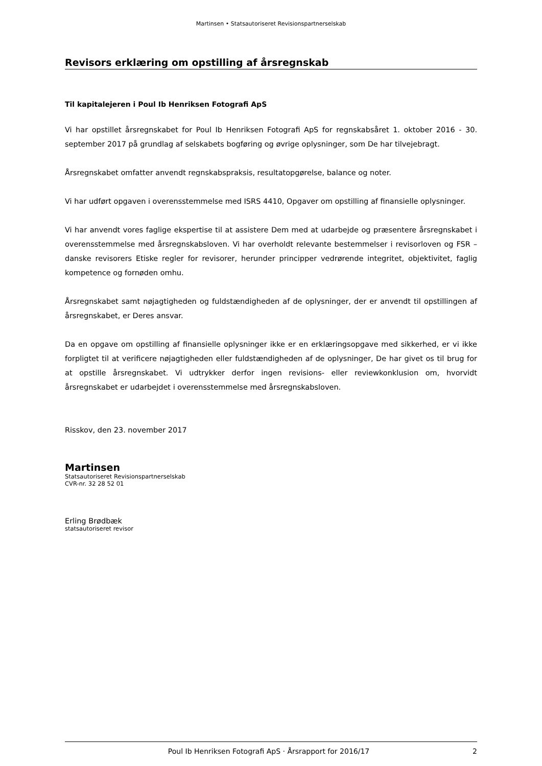Martinsen • Statsautoriseret Revisionspartnerselskab
Revisors erklæring om opstilling af årsregnskab
Til kapitalejeren i Poul Ib Henriksen Fotografi ApS
Vi har opstillet årsregnskabet for Poul Ib Henriksen Fotografi ApS for regnskabsåret 1. oktober 2016 - 30. september 2017 på grundlag af selskabets bogføring og øvrige oplysninger, som De har tilvejebragt.
Årsregnskabet omfatter anvendt regnskabspraksis, resultatopgørelse, balance og noter.
Vi har udført opgaven i overensstemmelse med ISRS 4410, Opgaver om opstilling af finansielle oplysninger.
Vi har anvendt vores faglige ekspertise til at assistere Dem med at udarbejde og præsentere årsregnskabet i overensstemmelse med årsregnskabsloven. Vi har overholdt relevante bestemmelser i revisorloven og FSR – danske revisorers Etiske regler for revisorer, herunder principper vedrørende integritet, objektivitet, faglig kompetence og fornøden omhu.
Årsregnskabet samt nøjagtigheden og fuldstændigheden af de oplysninger, der er anvendt til opstillingen af årsregnskabet, er Deres ansvar.
Da en opgave om opstilling af finansielle oplysninger ikke er en erklæringsopgave med sikkerhed, er vi ikke forpligtet til at verificere nøjagtigheden eller fuldstændigheden af de oplysninger, De har givet os til brug for at opstille årsregnskabet. Vi udtrykker derfor ingen revisions- eller reviewkonklusion om, hvorvidt årsregnskabet er udarbejdet i overensstemmelse med årsregnskabsloven.
Risskov, den 23. november 2017
Martinsen
Statsautoriseret Revisionspartnerselskab
CVR-nr. 32 28 52 01
Erling Brødbæk
statsautoriseret revisor
Poul Ib Henriksen Fotografi ApS · Årsrapport for 2016/17 2